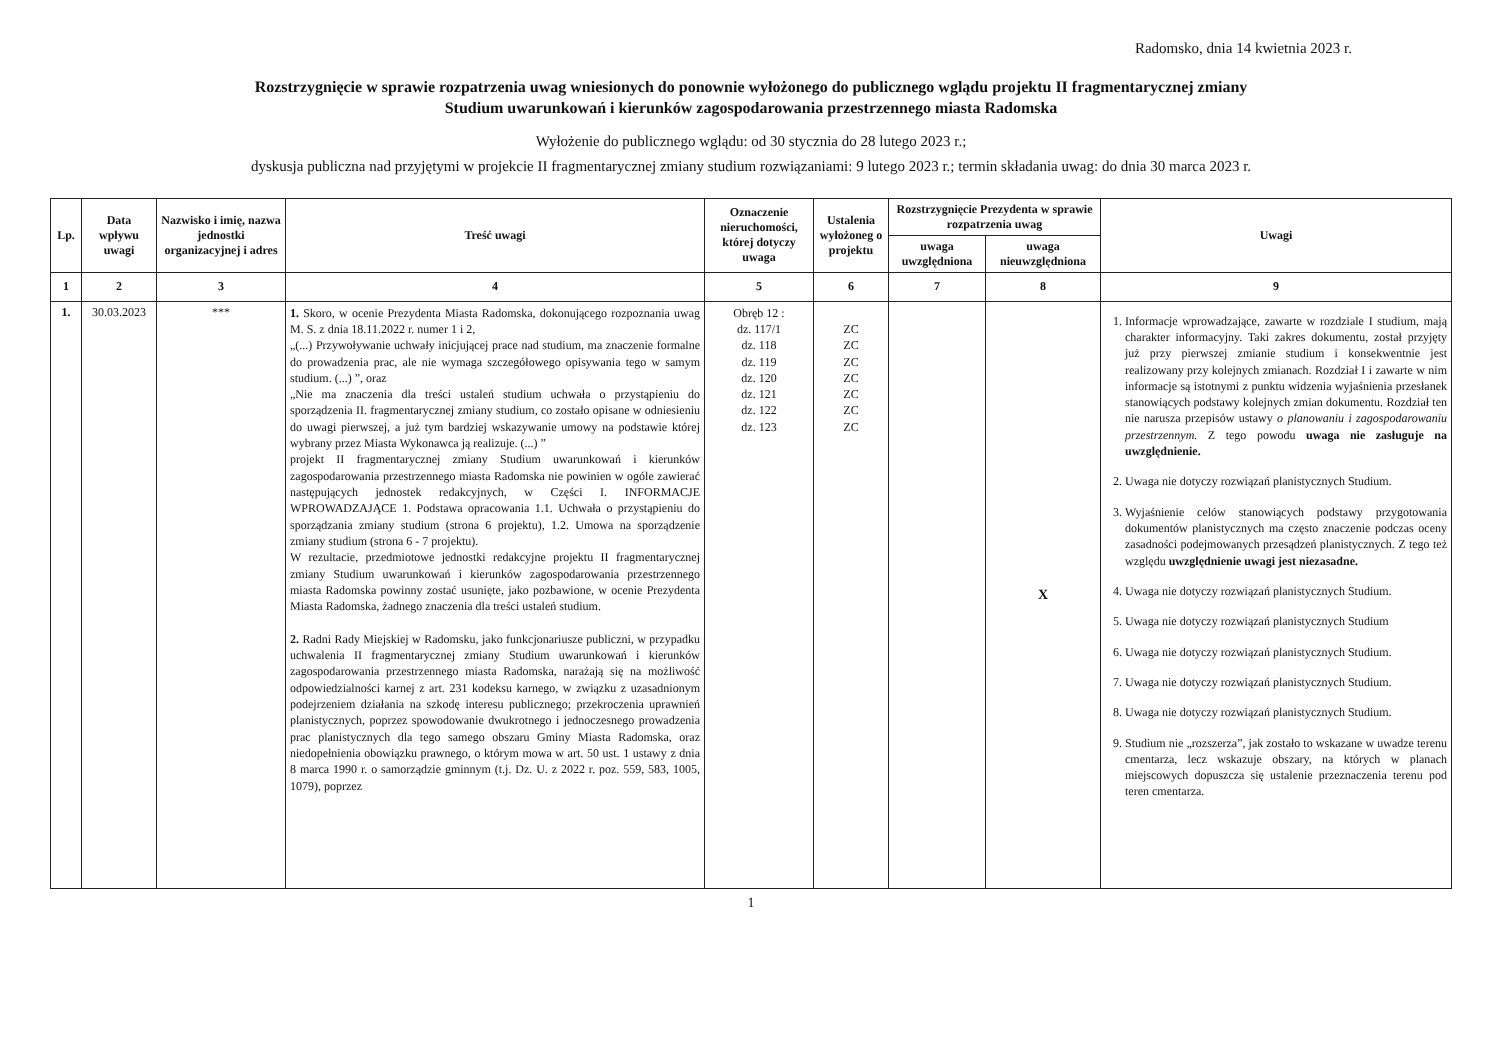Radomsko, dnia 14 kwietnia 2023 r.
Rozstrzygnięcie w sprawie rozpatrzenia uwag wniesionych do ponownie wyłożonego do publicznego wglądu projektu II fragmentarycznej zmiany
Studium uwarunkowań i kierunków zagospodarowania przestrzennego miasta Radomska
Wyłożenie do publicznego wglądu: od 30 stycznia do 28 lutego 2023 r.;
dyskusja publiczna nad przyjętymi w projekcie II fragmentarycznej zmiany studium rozwiązaniami: 9 lutego 2023 r.; termin składania uwag: do dnia 30 marca 2023 r.
| Lp. | Data wpływu uwagi | Nazwisko i imię, nazwa jednostki organizacyjnej i adres | Treść uwagi | Oznaczenie nieruchomości, której dotyczy uwaga | Ustalenia wyłożoneg o projektu | Rozstrzygnięcie Prezydenta w sprawie rozpatrzenia uwag | | Uwagi |
| --- | --- | --- | --- | --- | --- | --- | --- | --- |
| | | | | | | uwaga uwzględniona | uwaga nieuwzględniona | |
| 1 | 2 | 3 | 4 | 5 | 6 | 7 | 8 | 9 |
| 1. | 30.03.2023 | *** | 1. Skoro, w ocenie Prezydenta Miasta Radomska, dokonującego rozpoznania uwag M. S. z dnia 18.11.2022 r. numer 1 i 2, „(...) Przywoływanie uchwały inicjującej prace nad studium, ma znaczenie formalne do prowadzenia prac, ale nie wymaga szczegółowego opisywania tego w samym studium. (...) ”, oraz „Nie ma znaczenia dla treści ustaleń studium uchwała o przystąpieniu do sporządzenia II. fragmentarycznej zmiany studium, co zostało opisane w odniesieniu do uwagi pierwszej, a już tym bardziej wskazywanie umowy na podstawie której wybrany przez Miasta Wykonawca ją realizuje. (...) ” projekt II fragmentarycznej zmiany Studium uwarunkowań i kierunków zagospodarowania przestrzennego miasta Radomska nie powinien w ogóle zawierać następujących jednostek redakcyjnych, w Części I. INFORMACJE WPROWADZAJĄCE 1. Podstawa opracowania 1.1. Uchwała o przystąpieniu do sporządzania zmiany studium (strona 6 projektu), 1.2. Umowa na sporządzenie zmiany studium (strona 6 - 7 projektu). W rezultacie, przedmiotowe jednostki redakcyjne projektu II fragmentarycznej zmiany Studium uwarunkowań i kierunków zagospodarowania przestrzennego miasta Radomska powinny zostać usunięte, jako pozbawione, w ocenie Prezydenta Miasta Radomska, żadnego znaczenia dla treści ustaleń studium. 2. Radni Rady Miejskiej w Radomsku, jako funkcjonariusze publiczni, w przypadku uchwalenia II fragmentarycznej zmiany Studium uwarunkowań i kierunków zagospodarowania przestrzennego miasta Radomska, narażają się na możliwość odpowiedzialności karnej z art. 231 kodeksu karnego, w związku z uzasadnionym podejrzeniem działania na szkodę interesu publicznego; przekroczenia uprawnień planistycznych, poprzez spowodowanie dwukrotnego i jednoczesnego prowadzenia prac planistycznych dla tego samego obszaru Gminy Miasta Radomska, oraz niedopełnienia obowiązku prawnego, o którym mowa w art. 50 ust. 1 ustawy z dnia 8 marca 1990 r. o samorządzie gminnym (t.j. Dz. U. z 2022 r. poz. 559, 583, 1005, 1079), poprzez | Obręb 12 : dz. 117/1 dz. 118 dz. 119 dz. 120 dz. 121 dz. 122 dz. 123 | ZC ZC ZC ZC ZC ZC ZC | | X | 1. Informacje wprowadzające, zawarte w rozdziale I studium, mają charakter informacyjny. Taki zakres dokumentu, został przyjęty już przy pierwszej zmianie studium i konsekwentnie jest realizowany przy kolejnych zmianach. Rozdział I i zawarte w nim informacje są istotnymi z punktu widzenia wyjaśnienia przesłanek stanowiących podstawy kolejnych zmian dokumentu. Rozdział ten nie narusza przepisów ustawy o planowaniu i zagospodarowaniu przestrzennym. Z tego powodu uwaga nie zasługuje na uwzględnienie. 2. Uwaga nie dotyczy rozwiązań planistycznych Studium. 3. Wyjaśnienie celów stanowiących podstawy przygotowania dokumentów planistycznych ma często znaczenie podczas oceny zasadności podejmowanych przesądzeń planistycznych. Z tego też względu uwzględnienie uwagi jest niezasadne. 4. Uwaga nie dotyczy rozwiązań planistycznych Studium. 5. Uwaga nie dotyczy rozwiązań planistycznych Studium 6. Uwaga nie dotyczy rozwiązań planistycznych Studium. 7. Uwaga nie dotyczy rozwiązań planistycznych Studium. 8. Uwaga nie dotyczy rozwiązań planistycznych Studium. 9. Studium nie „rozszerza”, jak zostało to wskazane w uwadze terenu cmentarza, lecz wskazuje obszary, na których w planach miejscowych dopuszcza się ustalenie przeznaczenia terenu pod teren cmentarza. |
1